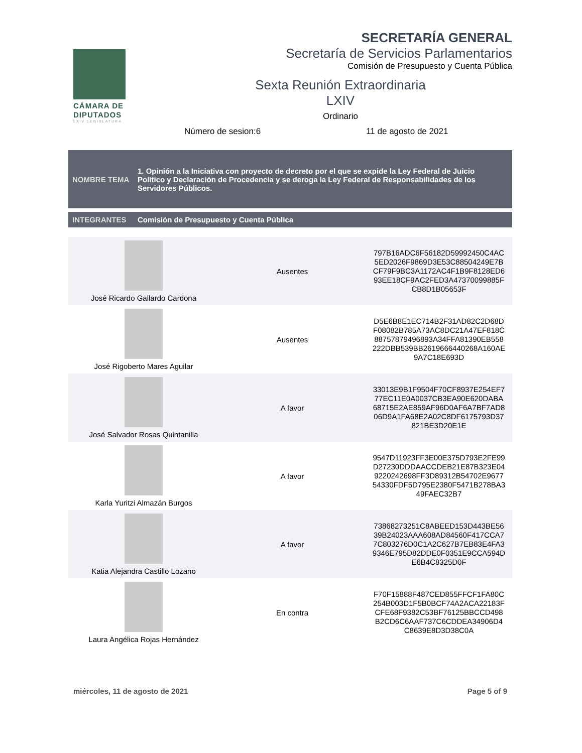CÁMARA DE DIPUTADOS
LXIV LEGISLATURA
SECRETARÍA GENERAL
Secretaría de Servicios Parlamentarios
Comisión de Presupuesto y Cuenta Pública
Sexta Reunión Extraordinaria
LXIV
Ordinario
Número de sesion:6 11 de agosto de 2021
NOMBRE TEMA 1. Opinión a la Iniciativa con proyecto de decreto por el que se expide la Ley Federal de Juicio Político y Declaración de Procedencia y se deroga la Ley Federal de Responsabilidades de los Servidores Públicos.
INTEGRANTES Comisión de Presupuesto y Cuenta Pública
| José Ricardo Gallardo Cardona | Ausentes | 797B16ADC6F56182D59992450C4AC 5ED2026F9869D3E53C88504249E7B CF79F9BC3A1172AC4F1B9F8128ED6 93EE18CF9AC2FED3A47370099885F CB8D1B05653F |
| José Rigoberto Mares Aguilar | Ausentes | D5E6B8E1EC714B2F31AD82C2D68D F08082B785A73AC8DC21A47EF818C 88757879496893A34FFA81390EB558 222DBB539BB2619666440268A160AE 9A7C18E693D |
| José Salvador Rosas Quintanilla | A favor | 33013E9B1F9504F70CF8937E254EF7 77EC11E0A0037CB3EA90E620DABA 68715E2AE859AF96D0AF6A7BF7AD8 06D9A1FA68E2A02C8DF6175793D37 821BE3D20E1E |
| Karla Yuritzi Almazán Burgos | A favor | 9547D11923FF3E00E375D793E2FE99 D27230DDDAACCDEB21E87B323E04 9220242698FF3D89312B54702E9677 54330FDF5D795E2380F5471B278BA3 49FAEC32B7 |
| Katia Alejandra Castillo Lozano | A favor | 73868273251C8ABEED153D443BE56 39B24023AAA608AD84560F417CCA7 7C803276D0C1A2C627B7EB83E4FA3 9346E795D82DDE0F0351E9CCA594D E6B4C8325D0F |
| Laura Angélica Rojas Hernández | En contra | F70F15888F487CED855FFCF1FA80C 254B003D1F5B0BCF74A2ACA22183F CFE68F9382C53BF76125BBCCD498 B2CD6C6AAF737C6CDDEA34906D4 C8639E8D3D38C0A |
miércoles, 11 de agosto de 2021 Page 5 of 9